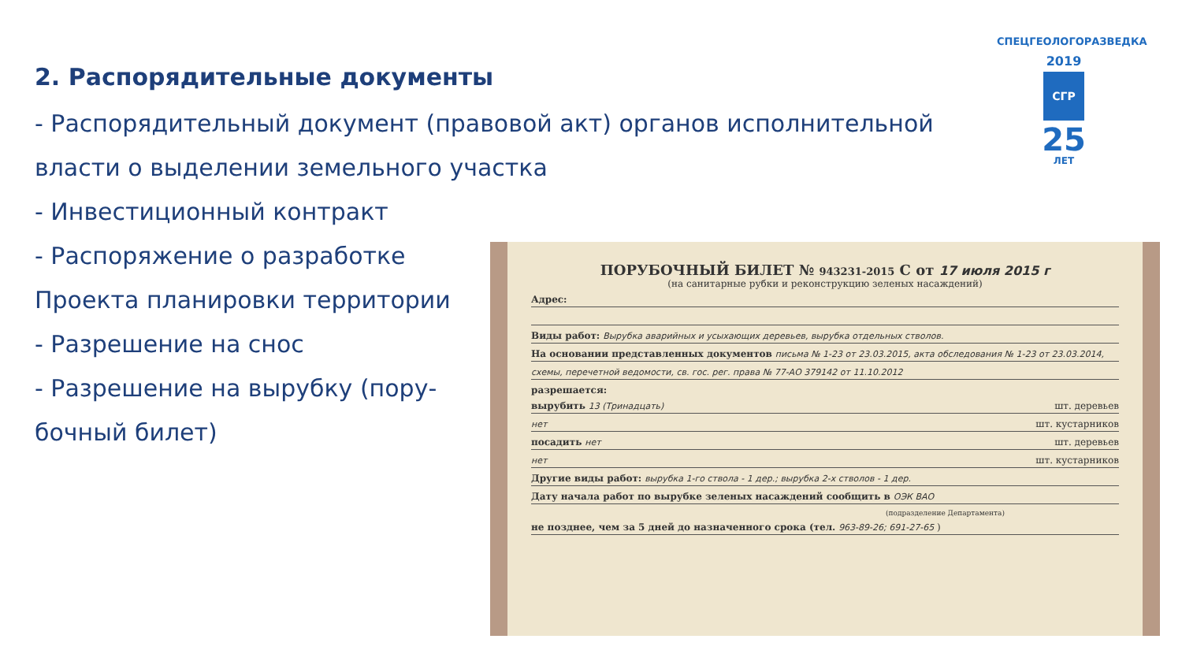2. Распорядительные документы
- Распорядительный документ (правовой акт) органов исполнительной
власти о выделении земельного участка
- Инвестиционный контракт
- Распоряжение о разработке
Проекта планировки территории
- Разрешение на снос
- Разрешение на вырубку (пору-
бочный билет)
СПЕЦГЕОЛОГОРАЗВЕДКА
2019
СГР
25
ЛЕТ
ПОРУБОЧНЫЙ БИЛЕТ № 943231-2015 С от 17 июля 2015 г
(на санитарные рубки и реконструкцию зеленых насаждений)
Адрес:
Виды работ: Вырубка аварийных и усыхающих деревьев, вырубка отдельных стволов.
На основании представленных документов письма № 1-23 от 23.03.2015, акта обследования № 1-23 от 23.03.2014,
схемы, перечетной ведомости, св. гос. рег. права № 77-АО 379142 от 11.10.2012
разрешается:
вырубить 13 (Тринадцать) шт. деревьев
нет шт. кустарников
посадить нет шт. деревьев
нет шт. кустарников
Другие виды работ: вырубка 1-го ствола - 1 дер.; вырубка 2-х стволов - 1 дер.
Дату начала работ по вырубке зеленых насаждений сообщить в ОЭК ВАО
(подразделение Департамента)
не позднее, чем за 5 дней до назначенного срока (тел. 963-89-26; 691-27-65 )